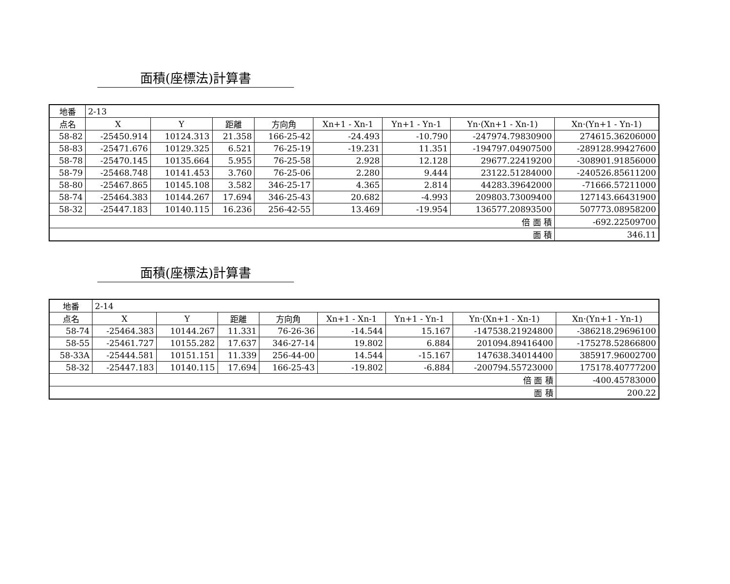面積(座標法)計算書
| 地番 | 2-13 | | | | | | | |
| 点名 | X | Y | 距離 | 方向角 | Xn+1 - Xn-1 | Yn+1 - Yn-1 | Yn·(Xn+1 - Xn-1) | Xn·(Yn+1 - Yn-1) |
| 58-82 | -25450.914 | 10124.313 | 21.358 | 166-25-42 | -24.493 | -10.790 | -247974.79830900 | 274615.36206000 |
| 58-83 | -25471.676 | 10129.325 | 6.521 | 76-25-19 | -19.231 | 11.351 | -194797.04907500 | -289128.99427600 |
| 58-78 | -25470.145 | 10135.664 | 5.955 | 76-25-58 | 2.928 | 12.128 | 29677.22419200 | -308901.91856000 |
| 58-79 | -25468.748 | 10141.453 | 3.760 | 76-25-06 | 2.280 | 9.444 | 23122.51284000 | -240526.85611200 |
| 58-80 | -25467.865 | 10145.108 | 3.582 | 346-25-17 | 4.365 | 2.814 | 44283.39642000 | -71666.57211000 |
| 58-74 | -25464.383 | 10144.267 | 17.694 | 346-25-43 | 20.682 | -4.993 | 209803.73009400 | 127143.66431900 |
| 58-32 | -25447.183 | 10140.115 | 16.236 | 256-42-55 | 13.469 | -19.954 | 136577.20893500 | 507773.08958200 |
| 倍 面 積 | | | | | | | | -692.22509700 |
| 面 積 | | | | | | | | 346.11 |
面積(座標法)計算書
| 地番 | 2-14 | | | | | | | |
| 点名 | X | Y | 距離 | 方向角 | Xn+1 - Xn-1 | Yn+1 - Yn-1 | Yn·(Xn+1 - Xn-1) | Xn·(Yn+1 - Yn-1) |
| 58-74 | -25464.383 | 10144.267 | 11.331 | 76-26-36 | -14.544 | 15.167 | -147538.21924800 | -386218.29696100 |
| 58-55 | -25461.727 | 10155.282 | 17.637 | 346-27-14 | 19.802 | 6.884 | 201094.89416400 | -175278.52866800 |
| 58-33A | -25444.581 | 10151.151 | 11.339 | 256-44-00 | 14.544 | -15.167 | 147638.34014400 | 385917.96002700 |
| 58-32 | -25447.183 | 10140.115 | 17.694 | 166-25-43 | -19.802 | -6.884 | -200794.55723000 | 175178.40777200 |
| 倍 面 積 | | | | | | | | -400.45783000 |
| 面 積 | | | | | | | | 200.22 |